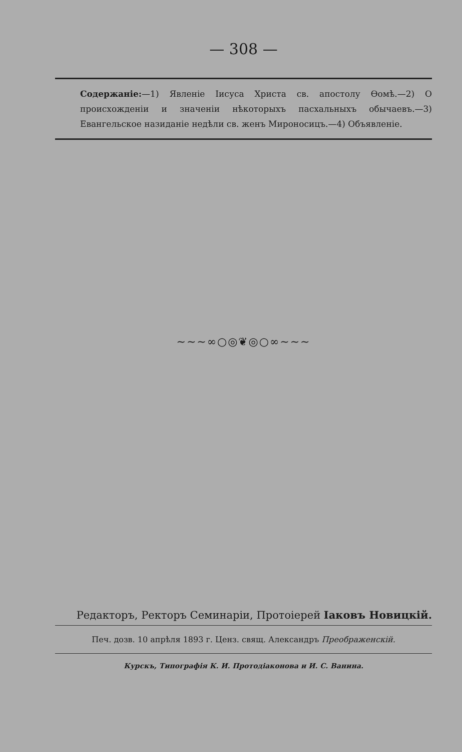— 308 —
Содержаніе:—1) Явленіе Іисуса Христа св. апостолу Ѳомѣ.—2) О происхожденіи и значеніи нѣкоторыхъ пасхальныхъ обычаевъ.—3) Евангельское назиданіе недѣли св. женъ Мироносицъ.—4) Объявленіе.
~~~∞○◎❦◎○∞~~~
Редакторъ, Ректоръ Семинаріи, Протоіерей Іаковъ Новицкій.
Печ. дозв. 10 апрѣля 1893 г. Ценз. свящ. Александръ Преображенскій.
Курскъ, Типографія К. И. Протодіаконова и И. С. Ванина.